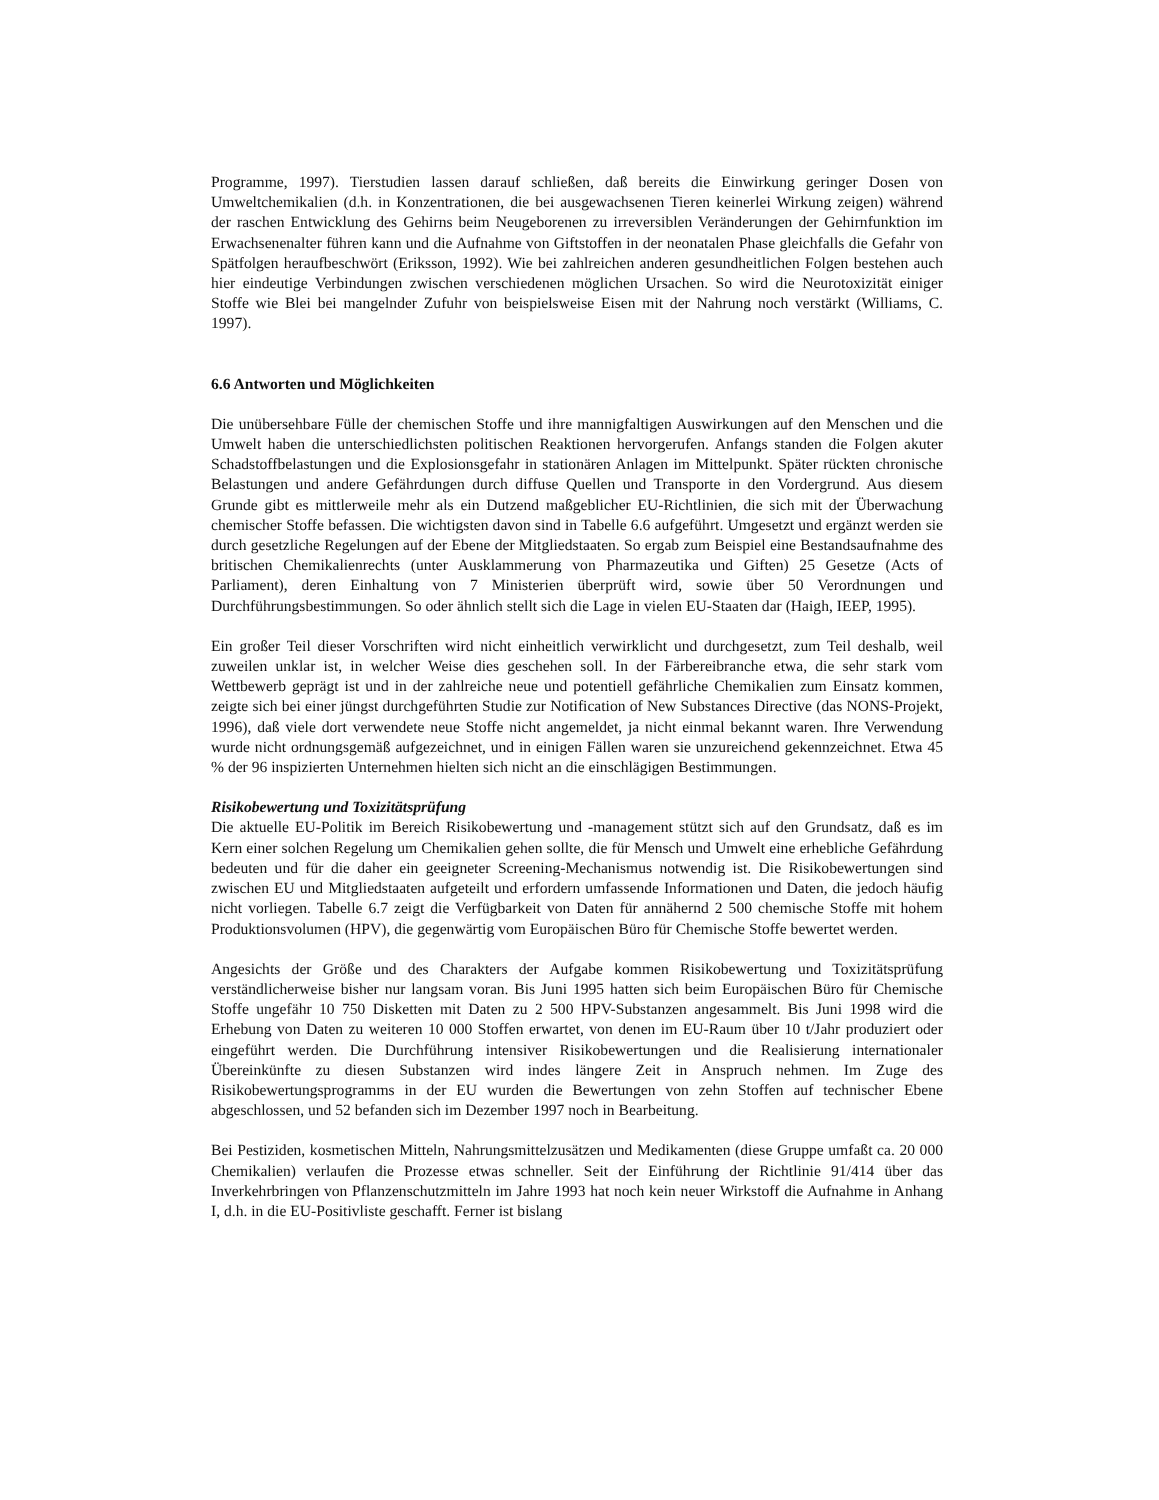Programme, 1997). Tierstudien lassen darauf schließen, daß bereits die Einwirkung geringer Dosen von Umweltchemikalien (d.h. in Konzentrationen, die bei ausgewachsenen Tieren keinerlei Wirkung zeigen) während der raschen Entwicklung des Gehirns beim Neugeborenen zu irreversiblen Veränderungen der Gehirnfunktion im Erwachsenenalter führen kann und die Aufnahme von Giftstoffen in der neonatalen Phase gleichfalls die Gefahr von Spätfolgen heraufbeschwört (Eriksson, 1992). Wie bei zahlreichen anderen gesundheitlichen Folgen bestehen auch hier eindeutige Verbindungen zwischen verschiedenen möglichen Ursachen. So wird die Neurotoxizität einiger Stoffe wie Blei bei mangelnder Zufuhr von beispielsweise Eisen mit der Nahrung noch verstärkt (Williams, C. 1997).
6.6 Antworten und Möglichkeiten
Die unübersehbare Fülle der chemischen Stoffe und ihre mannigfaltigen Auswirkungen auf den Menschen und die Umwelt haben die unterschiedlichsten politischen Reaktionen hervorgerufen. Anfangs standen die Folgen akuter Schadstoffbelastungen und die Explosionsgefahr in stationären Anlagen im Mittelpunkt. Später rückten chronische Belastungen und andere Gefährdungen durch diffuse Quellen und Transporte in den Vordergrund. Aus diesem Grunde gibt es mittlerweile mehr als ein Dutzend maßgeblicher EU-Richtlinien, die sich mit der Überwachung chemischer Stoffe befassen. Die wichtigsten davon sind in Tabelle 6.6 aufgeführt. Umgesetzt und ergänzt werden sie durch gesetzliche Regelungen auf der Ebene der Mitgliedstaaten. So ergab zum Beispiel eine Bestandsaufnahme des britischen Chemikalienrechts (unter Ausklammerung von Pharmazeutika und Giften) 25 Gesetze (Acts of Parliament), deren Einhaltung von 7 Ministerien überprüft wird, sowie über 50 Verordnungen und Durchführungsbestimmungen. So oder ähnlich stellt sich die Lage in vielen EU-Staaten dar (Haigh, IEEP, 1995).
Ein großer Teil dieser Vorschriften wird nicht einheitlich verwirklicht und durchgesetzt, zum Teil deshalb, weil zuweilen unklar ist, in welcher Weise dies geschehen soll. In der Färbereibranche etwa, die sehr stark vom Wettbewerb geprägt ist und in der zahlreiche neue und potentiell gefährliche Chemikalien zum Einsatz kommen, zeigte sich bei einer jüngst durchgeführten Studie zur Notification of New Substances Directive (das NONS-Projekt, 1996), daß viele dort verwendete neue Stoffe nicht angemeldet, ja nicht einmal bekannt waren. Ihre Verwendung wurde nicht ordnungsgemäß aufgezeichnet, und in einigen Fällen waren sie unzureichend gekennzeichnet. Etwa 45 % der 96 inspizierten Unternehmen hielten sich nicht an die einschlägigen Bestimmungen.
Risikobewertung und Toxizitätsprüfung
Die aktuelle EU-Politik im Bereich Risikobewertung und -management stützt sich auf den Grundsatz, daß es im Kern einer solchen Regelung um Chemikalien gehen sollte, die für Mensch und Umwelt eine erhebliche Gefährdung bedeuten und für die daher ein geeigneter Screening-Mechanismus notwendig ist. Die Risikobewertungen sind zwischen EU und Mitgliedstaaten aufgeteilt und erfordern umfassende Informationen und Daten, die jedoch häufig nicht vorliegen. Tabelle 6.7 zeigt die Verfügbarkeit von Daten für annähernd 2 500 chemische Stoffe mit hohem Produktionsvolumen (HPV), die gegenwärtig vom Europäischen Büro für Chemische Stoffe bewertet werden.
Angesichts der Größe und des Charakters der Aufgabe kommen Risikobewertung und Toxizitätsprüfung verständlicherweise bisher nur langsam voran. Bis Juni 1995 hatten sich beim Europäischen Büro für Chemische Stoffe ungefähr 10 750 Disketten mit Daten zu 2 500 HPV-Substanzen angesammelt. Bis Juni 1998 wird die Erhebung von Daten zu weiteren 10 000 Stoffen erwartet, von denen im EU-Raum über 10 t/Jahr produziert oder eingeführt werden. Die Durchführung intensiver Risikobewertungen und die Realisierung internationaler Übereinkünfte zu diesen Substanzen wird indes längere Zeit in Anspruch nehmen. Im Zuge des Risikobewertungsprogramms in der EU wurden die Bewertungen von zehn Stoffen auf technischer Ebene abgeschlossen, und 52 befanden sich im Dezember 1997 noch in Bearbeitung.
Bei Pestiziden, kosmetischen Mitteln, Nahrungsmittelzusätzen und Medikamenten (diese Gruppe umfaßt ca. 20 000 Chemikalien) verlaufen die Prozesse etwas schneller. Seit der Einführung der Richtlinie 91/414 über das Inverkehrbringen von Pflanzenschutzmitteln im Jahre 1993 hat noch kein neuer Wirkstoff die Aufnahme in Anhang I, d.h. in die EU-Positivliste geschafft. Ferner ist bislang